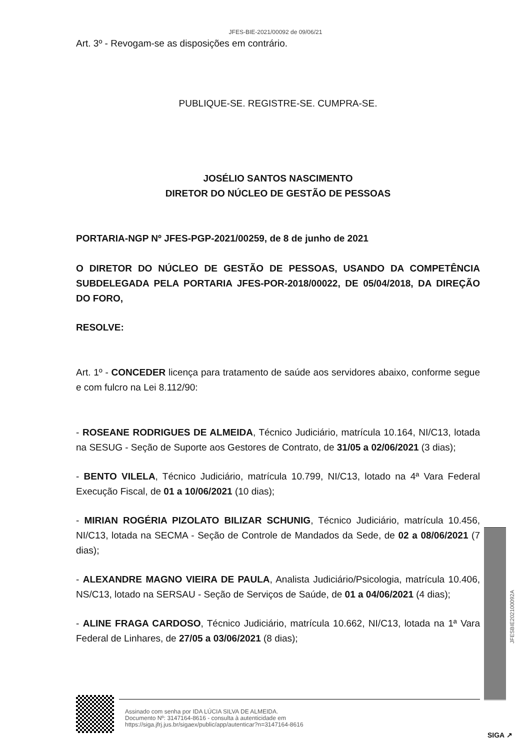JFES-BIE-2021/00092 de 09/06/21
Art. 3º - Revogam-se as disposições em contrário.
PUBLIQUE-SE. REGISTRE-SE. CUMPRA-SE.
JOSÉLIO SANTOS NASCIMENTO
DIRETOR DO NÚCLEO DE GESTÃO DE PESSOAS
PORTARIA-NGP Nº JFES-PGP-2021/00259, de 8 de junho de 2021
O DIRETOR DO NÚCLEO DE GESTÃO DE PESSOAS, USANDO DA COMPETÊNCIA SUBDELEGADA PELA PORTARIA JFES-POR-2018/00022, DE 05/04/2018, DA DIREÇÃO DO FORO,
RESOLVE:
Art. 1º - CONCEDER licença para tratamento de saúde aos servidores abaixo, conforme segue e com fulcro na Lei 8.112/90:
- ROSEANE RODRIGUES DE ALMEIDA, Técnico Judiciário, matrícula 10.164, NI/C13, lotada na SESUG - Seção de Suporte aos Gestores de Contrato, de 31/05 a 02/06/2021 (3 dias);
- BENTO VILELA, Técnico Judiciário, matrícula 10.799, NI/C13, lotado na 4ª Vara Federal Execução Fiscal, de 01 a 10/06/2021 (10 dias);
- MIRIAN ROGÉRIA PIZOLATO BILIZAR SCHUNIG, Técnico Judiciário, matrícula 10.456, NI/C13, lotada na SECMA - Seção de Controle de Mandados da Sede, de 02 a 08/06/2021 (7 dias);
- ALEXANDRE MAGNO VIEIRA DE PAULA, Analista Judiciário/Psicologia, matrícula 10.406, NS/C13, lotado na SERSAU - Seção de Serviços de Saúde, de 01 a 04/06/2021 (4 dias);
- ALINE FRAGA CARDOSO, Técnico Judiciário, matrícula 10.662, NI/C13, lotada na 1ª Vara Federal de Linhares, de 27/05 a 03/06/2021 (8 dias);
JFESBIE202100092A
Assinado com senha por IDA LÚCIA SILVA DE ALMEIDA.
Documento Nº: 3147164-8616 - consulta à autenticidade em
https://siga.jfrj.jus.br/sigaex/public/app/autenticar?n=3147164-8616
SIGA ↗